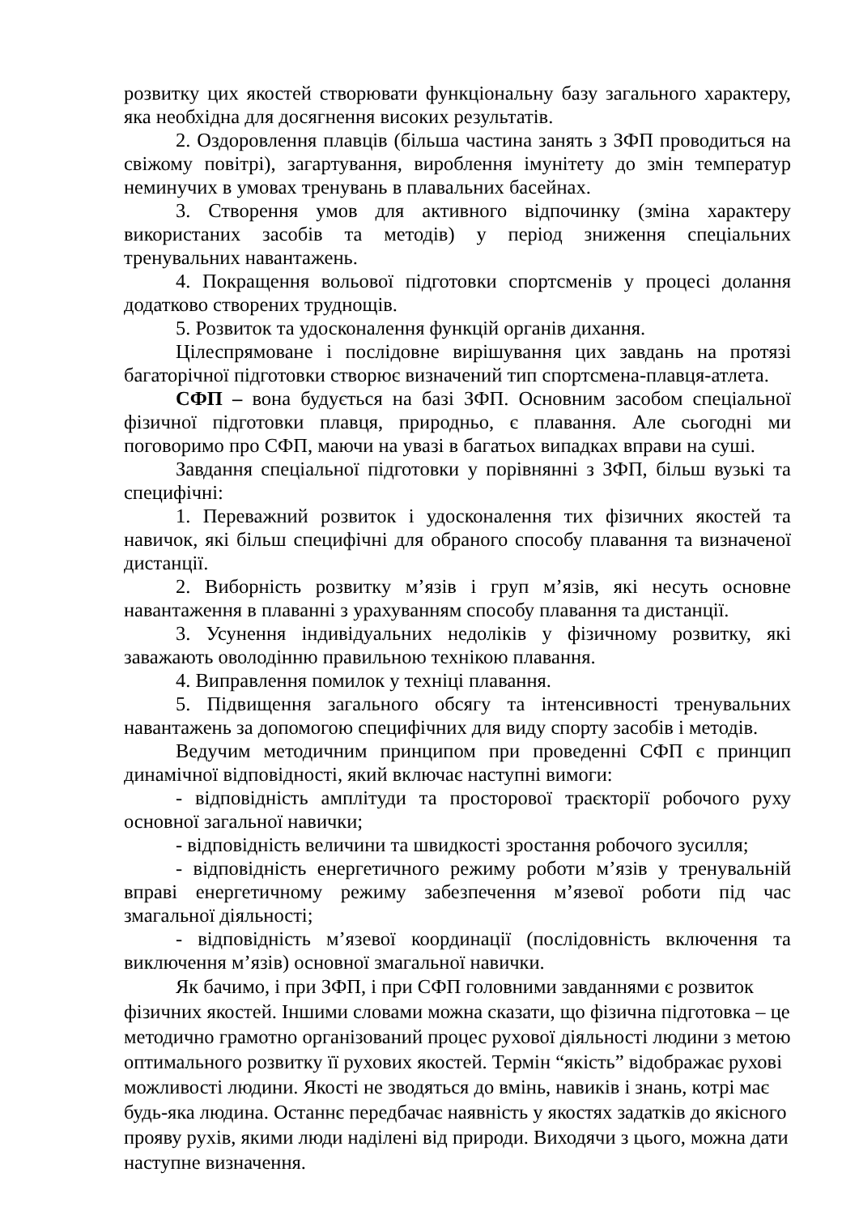розвитку цих якостей створювати функціональну базу загального характеру, яка необхідна для досягнення високих результатів.
2. Оздоровлення плавців (більша частина занять з ЗФП проводиться на свіжому повітрі), загартування, вироблення імунітету до змін температур неминучих в умовах тренувань в плавальних басейнах.
3. Створення умов для активного відпочинку (зміна характеру використаних засобів та методів) у період зниження спеціальних тренувальних навантажень.
4. Покращення вольової підготовки спортсменів у процесі долання додатково створених труднощів.
5. Розвиток та удосконалення функцій органів дихання.
Цілеспрямоване і послідовне вирішування цих завдань на протязі багаторічної підготовки створює визначений тип спортсмена-плавця-атлета.
СФП – вона будується на базі ЗФП. Основним засобом спеціальної фізичної підготовки плавця, природньо, є плавання. Але сьогодні ми поговоримо про СФП, маючи на увазі в багатьох випадках вправи на суші.
Завдання спеціальної підготовки у порівнянні з ЗФП, більш вузькі та специфічні:
1. Переважний розвиток і удосконалення тих фізичних якостей та навичок, які більш специфічні для обраного способу плавання та визначеної дистанції.
2. Виборність розвитку м’язів і груп м’язів, які несуть основне навантаження в плаванні з урахуванням способу плавання та дистанції.
3. Усунення індивідуальних недоліків у фізичному розвитку, які заважають оволодінню правильною технікою плавання.
4. Виправлення помилок у техніці плавання.
5. Підвищення загального обсягу та інтенсивності тренувальних навантажень за допомогою специфічних для виду спорту засобів і методів.
Ведучим методичним принципом при проведенні СФП є принцип динамічної відповідності, який включає наступні вимоги:
- відповідність амплітуди та просторової траєкторії робочого руху основної загальної навички;
- відповідність величини та швидкості зростання робочого зусилля;
- відповідність енергетичного режиму роботи м’язів у тренувальній вправі енергетичному режиму забезпечення м’язевої роботи під час змагальної діяльності;
- відповідність м’язевої координації (послідовність включення та виключення м’язів) основної змагальної навички.
Як бачимо, і при ЗФП, і при СФП головними завданнями є розвиток
фізичних якостей. Іншими словами можна сказати, що фізична підготовка – це методично грамотно організований процес рухової діяльності людини з метою оптимального розвитку її рухових якостей. Термін “якість” відображає рухові можливості людини. Якості не зводяться до вмінь, навиків і знань, котрі має будь-яка людина. Останнє передбачає наявність у якостях задатків до якісного прояву рухів, якими люди наділені від природи. Виходячи з цього, можна дати наступне визначення.